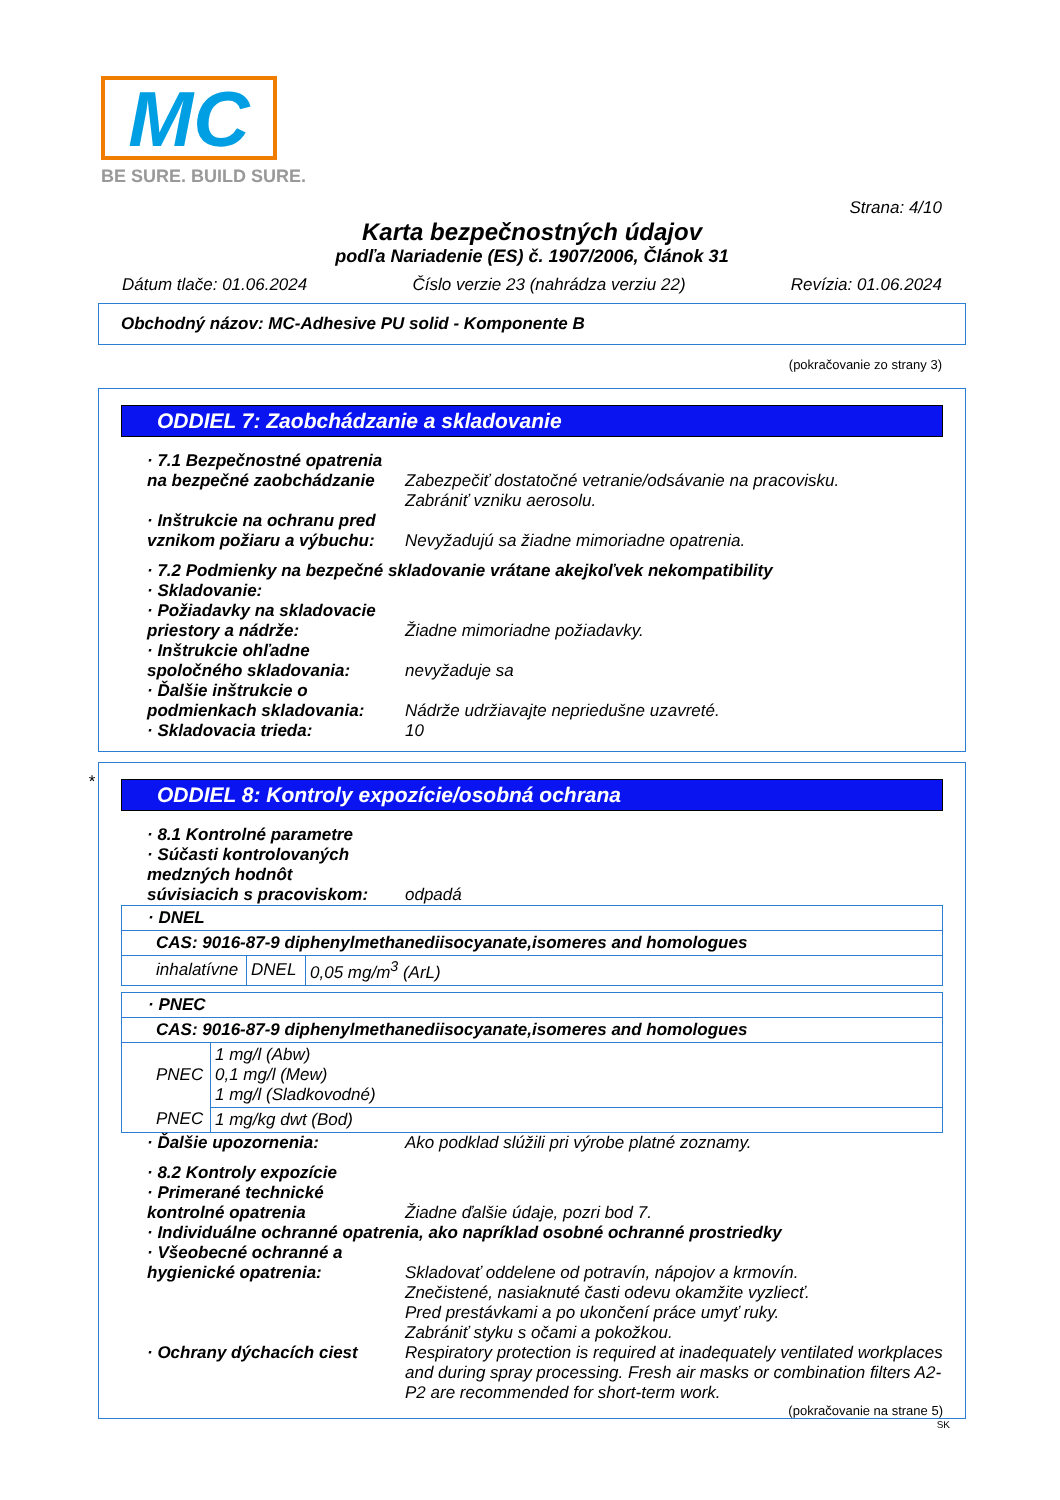MC
BE SURE. BUILD SURE.
Strana: 4/10
Karta bezpečnostných údajov
podľa Nariadenie (ES) č. 1907/2006, Článok 31
Dátum tlače: 01.06.2024 Číslo verzie 23 (nahrádza verziu 22) Revízia: 01.06.2024
Obchodný názov: MC-Adhesive PU solid - Komponente B
(pokračovanie zo strany 3)
ODDIEL 7: Zaobchádzanie a skladovanie
· 7.1 Bezpečnostné opatrenia
na bezpečné zaobchádzanie Zabezpečiť dostatočné vetranie/odsávanie na pracovisku.
Zabrániť vzniku aerosolu.
· Inštrukcie na ochranu pred
vznikom požiaru a výbuchu: Nevyžadujú sa žiadne mimoriadne opatrenia.
· 7.2 Podmienky na bezpečné skladovanie vrátane akejkoľvek nekompatibility
· Skladovanie:
· Požiadavky na skladovacie
priestory a nádrže: Žiadne mimoriadne požiadavky.
· Inštrukcie ohľadne
spoločného skladovania: nevyžaduje sa
· Ďalšie inštrukcie o
podmienkach skladovania: Nádrže udržiavajte nepriedušne uzavreté.
· Skladovacia trieda: 10
*
ODDIEL 8: Kontroly expozície/osobná ochrana
· 8.1 Kontrolné parametre
· Súčasti kontrolovaných
medzných hodnôt
súvisiacich s pracoviskom: odpadá
| · DNEL | | |
| CAS: 9016-87-9 diphenylmethanediisocyanate,isomeres and homologues | | |
| inhalatívne | DNEL | 0,05 mg/m<sup>3</sup> (ArL) |
| · PNEC | |
| CAS: 9016-87-9 diphenylmethanediisocyanate,isomeres and homologues | |
| PNEC | 1 mg/l (Abw) 0,1 mg/l (Mew) 1 mg/l (Sladkovodné) |
| PNEC | 1 mg/kg dwt (Bod) |
· Ďalšie upozornenia: Ako podklad slúžili pri výrobe platné zoznamy.
· 8.2 Kontroly expozície
· Primerané technické
kontrolné opatrenia Žiadne ďalšie údaje, pozri bod 7.
· Individuálne ochranné opatrenia, ako napríklad osobné ochranné prostriedky
· Všeobecné ochranné a
hygienické opatrenia: Skladovať oddelene od potravín, nápojov a krmovín.
Znečistené, nasiaknuté časti odevu okamžite vyzliecť.
Pred prestávkami a po ukončení práce umyť ruky.
Zabrániť styku s očami a pokožkou.
· Ochrany dýchacích ciest Respiratory protection is required at inadequately ventilated workplaces and during spray processing. Fresh air masks or combination filters A2-P2 are recommended for short-term work.
(pokračovanie na strane 5)
SK